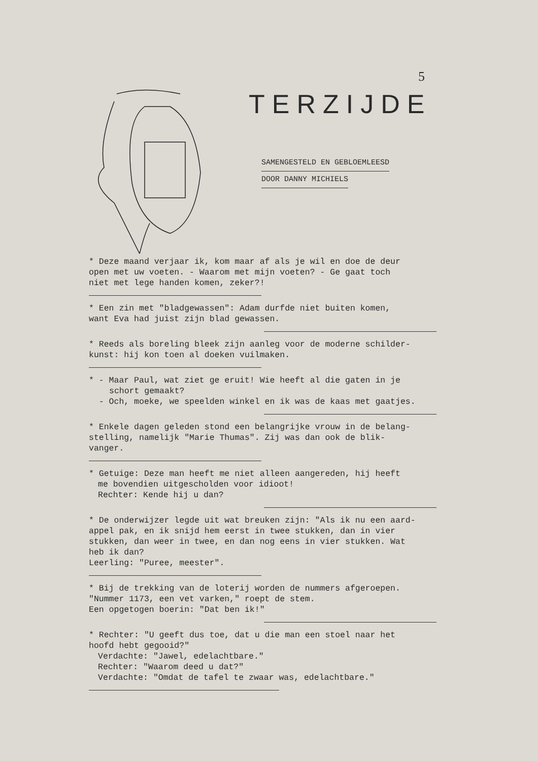5
TERZIJDE
SAMENGESTELD EN GEBLOEMLEESD
DOOR DANNY MICHIELS
* Deze maand verjaar ik, kom maar af als je wil en doe de deur
open met uw voeten. - Waarom met mijn voeten? - Ge gaat toch
niet met lege handen komen, zeker?!
* Een zin met "bladgewassen": Adam durfde niet buiten komen,
want Eva had juist zijn blad gewassen.
* Reeds als boreling bleek zijn aanleg voor de moderne schilder-
kunst: hij kon toen al doeken vuilmaken.
* - Maar Paul, wat ziet ge eruit! Wie heeft al die gaten in je
schort gemaakt?
- Och, moeke, we speelden winkel en ik was de kaas met gaatjes.
* Enkele dagen geleden stond een belangrijke vrouw in de belang-
stelling, namelijk "Marie Thumas". Zij was dan ook de blik-
vanger.
* Getuige: Deze man heeft me niet alleen aangereden, hij heeft
me bovendien uitgescholden voor idioot!
Rechter: Kende hij u dan?
* De onderwijzer legde uit wat breuken zijn: "Als ik nu een aard-
appel pak, en ik snijd hem eerst in twee stukken, dan in vier
stukken, dan weer in twee, en dan nog eens in vier stukken. Wat
heb ik dan?
Leerling: "Puree, meester".
* Bij de trekking van de loterij worden de nummers afgeroepen.
"Nummer 1173, een vet varken," roept de stem.
Een opgetogen boerin: "Dat ben ik!"
* Rechter: "U geeft dus toe, dat u die man een stoel naar het
hoofd hebt gegooid?"
Verdachte: "Jawel, edelachtbare."
Rechter: "Waarom deed u dat?"
Verdachte: "Omdat de tafel te zwaar was, edelachtbare."